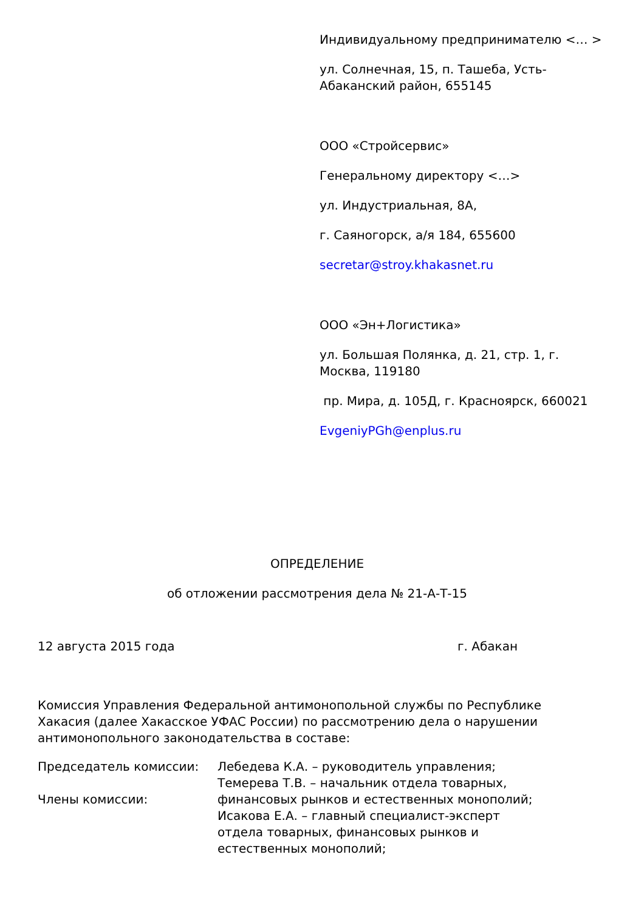Индивидуальному предпринимателю <… >
ул. Солнечная, 15, п. Ташеба, Усть-Абаканский район, 655145
ООО «Стройсервис»
Генеральному директору <…>
ул. Индустриальная, 8А,
г. Саяногорск, а/я 184, 655600
secretar@stroy.khakasnet.ru
ООО «Эн+Логистика»
ул. Большая Полянка, д. 21, стр. 1, г. Москва, 119180
пр. Мира, д. 105Д, г. Красноярск, 660021
EvgeniyPGh@enplus.ru
ОПРЕДЕЛЕНИЕ
об отложении рассмотрения дела № 21-А-Т-15
12 августа 2015 года г. Абакан
Комиссия Управления Федеральной антимонопольной службы по Республике Хакасия (далее Хакасское УФАС России) по рассмотрению дела о нарушении антимонопольного законодательства в составе:
Председатель комиссии:
Члены комиссии:
Лебедева К.А. – руководитель управления;
Темерева Т.В. – начальник отдела товарных,
финансовых рынков и естественных монополий;
Исакова Е.А. – главный специалист-эксперт
отдела товарных, финансовых рынков и
естественных монополий;